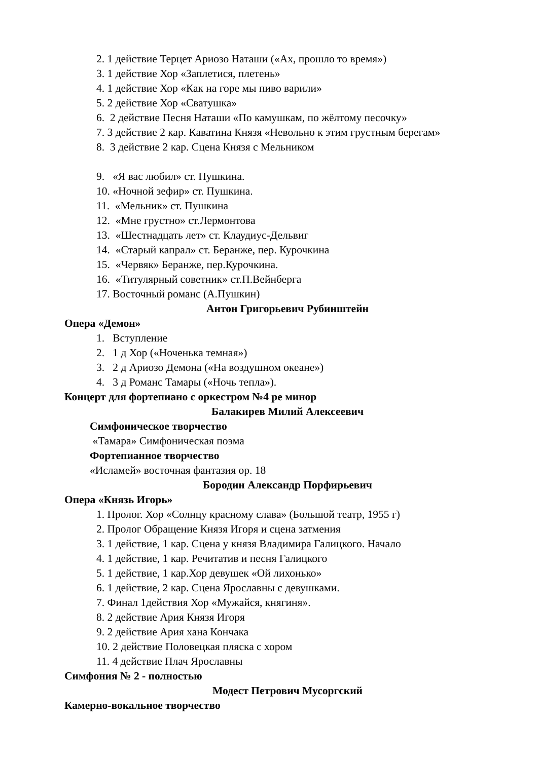2. 1 действие Терцет Ариозо Наташи («Ах, прошло то время»)
3. 1 действие Хор «Заплетися, плетень»
4. 1 действие Хор «Как на горе мы пиво варили»
5. 2 действие Хор «Сватушка»
6. 2 действие Песня Наташи «По камушкам, по жёлтому песочку»
7. 3 действие 2 кар. Каватина Князя «Невольно к этим грустным берегам»
8. 3 действие 2 кар. Сцена Князя с Мельником
9. «Я вас любил» ст. Пушкина.
10. «Ночной зефир» ст. Пушкина.
11. «Мельник» ст. Пушкина
12. «Мне грустно» ст.Лермонтова
13. «Шестнадцать лет» ст. Клаудиус-Дельвиг
14. «Старый капрал» ст. Беранже, пер. Курочкина
15. «Червяк» Беранже, пер.Курочкина.
16. «Титулярный советник» ст.П.Вейнберга
17. Восточный романс (А.Пушкин)
Антон Григорьевич Рубинштейн
Опера «Демон»
1. Вступление
2. 1 д Хор («Ноченька темная»)
3. 2 д Ариозо Демона («На воздушном океане»)
4. 3 д Романс Тамары («Ночь тепла»).
Концерт для фортепиано с оркестром №4 ре минор
Балакирев Милий Алексеевич
Симфоническое творчество
«Тамара» Симфоническая поэма
Фортепианное творчество
«Исламей» восточная фантазия ор. 18
Бородин Александр Порфирьевич
Опера «Князь Игорь»
1. Пролог. Хор «Солнцу красному слава» (Большой театр, 1955 г)
2. Пролог Обращение Князя Игоря и сцена затмения
3. 1 действие, 1 кар. Сцена у князя Владимира Галицкого. Начало
4. 1 действие, 1 кар. Речитатив и песня Галицкого
5. 1 действие, 1 кар.Хор девушек «Ой лихонько»
6. 1 действие, 2 кар. Сцена Ярославны с девушками.
7. Финал 1действия Хор «Мужайся, княгиня».
8. 2 действие Ария Князя Игоря
9. 2 действие Ария хана Кончака
10. 2 действие Половецкая пляска с хором
11. 4 действие Плач Ярославны
Симфония № 2 - полностью
Модест Петрович Мусоргский
Камерно-вокальное творчество